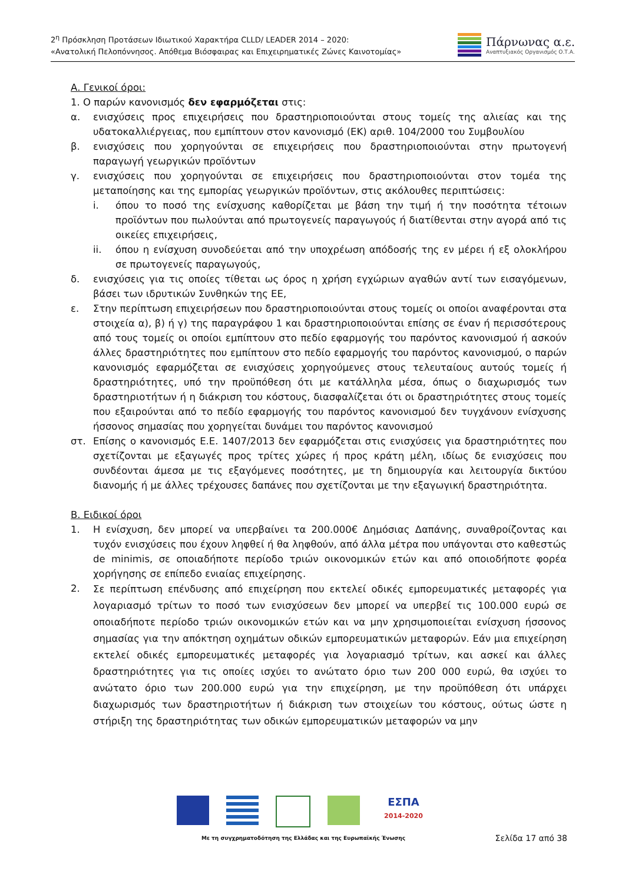2<sup>η</sup> Πρόσκληση Προτάσεων Ιδιωτικού Χαρακτήρα CLLD/ LEADER 2014 – 2020:
«Ανατολική Πελοπόννησος. Απόθεμα Βιόσφαιρας και Επιχειρηματικές Ζώνες Καινοτομίας»
Πάρνωνας α.ε.
Αναπτυξιακός Οργανισμός Ο.Τ.Α.
Α. Γενικοί όροι:
1. Ο παρών κανονισμός δεν εφαρμόζεται στις:
α. ενισχύσεις προς επιχειρήσεις που δραστηριοποιούνται στους τομείς της αλιείας και της υδατοκαλλιέργειας, που εμπίπτουν στον κανονισμό (ΕΚ) αριθ. 104/2000 του Συμβουλίου
β. ενισχύσεις που χορηγούνται σε επιχειρήσεις που δραστηριοποιούνται στην πρωτογενή παραγωγή γεωργικών προϊόντων
γ. ενισχύσεις που χορηγούνται σε επιχειρήσεις που δραστηριοποιούνται στον τομέα της μεταποίησης και της εμπορίας γεωργικών προϊόντων, στις ακόλουθες περιπτώσεις:
i. όπου το ποσό της ενίσχυσης καθορίζεται με βάση την τιμή ή την ποσότητα τέτοιων προϊόντων που πωλούνται από πρωτογενείς παραγωγούς ή διατίθενται στην αγορά από τις οικείες επιχειρήσεις,
ii. όπου η ενίσχυση συνοδεύεται από την υποχρέωση απόδοσής της εν μέρει ή εξ ολοκλήρου σε πρωτογενείς παραγωγούς,
δ. ενισχύσεις για τις οποίες τίθεται ως όρος η χρήση εγχώριων αγαθών αντί των εισαγόμενων, βάσει των ιδρυτικών Συνθηκών της ΕΕ,
ε. Στην περίπτωση επιχειρήσεων που δραστηριοποιούνται στους τομείς οι οποίοι αναφέρονται στα στοιχεία α), β) ή γ) της παραγράφου 1 και δραστηριοποιούνται επίσης σε έναν ή περισσότερους από τους τομείς οι οποίοι εμπίπτουν στο πεδίο εφαρμογής του παρόντος κανονισμού ή ασκούν άλλες δραστηριότητες που εμπίπτουν στο πεδίο εφαρμογής του παρόντος κανονισμού, ο παρών κανονισμός εφαρμόζεται σε ενισχύσεις χορηγούμενες στους τελευταίους αυτούς τομείς ή δραστηριότητες, υπό την προϋπόθεση ότι με κατάλληλα μέσα, όπως ο διαχωρισμός των δραστηριοτήτων ή η διάκριση του κόστους, διασφαλίζεται ότι οι δραστηριότητες στους τομείς που εξαιρούνται από το πεδίο εφαρμογής του παρόντος κανονισμού δεν τυγχάνουν ενίσχυσης ήσσονος σημασίας που χορηγείται δυνάμει του παρόντος κανονισμού
στ. Επίσης ο κανονισμός Ε.Ε. 1407/2013 δεν εφαρμόζεται στις ενισχύσεις για δραστηριότητες που σχετίζονται με εξαγωγές προς τρίτες χώρες ή προς κράτη μέλη, ιδίως δε ενισχύσεις που συνδέονται άμεσα με τις εξαγόμενες ποσότητες, με τη δημιουργία και λειτουργία δικτύου διανομής ή με άλλες τρέχουσες δαπάνες που σχετίζονται με την εξαγωγική δραστηριότητα.
Β. Ειδικοί όροι
1. Η ενίσχυση, δεν μπορεί να υπερβαίνει τα 200.000€ Δημόσιας Δαπάνης, συναθροίζοντας και τυχόν ενισχύσεις που έχουν ληφθεί ή θα ληφθούν, από άλλα μέτρα που υπάγονται στο καθεστώς de minimis, σε οποιαδήποτε περίοδο τριών οικονομικών ετών και από οποιοδήποτε φορέα χορήγησης σε επίπεδο ενιαίας επιχείρησης.
2. Σε περίπτωση επένδυσης από επιχείρηση που εκτελεί οδικές εμπορευματικές μεταφορές για λογαριασμό τρίτων το ποσό των ενισχύσεων δεν μπορεί να υπερβεί τις 100.000 ευρώ σε οποιαδήποτε περίοδο τριών οικονομικών ετών και να μην χρησιμοποιείται ενίσχυση ήσσονος σημασίας για την απόκτηση οχημάτων οδικών εμπορευματικών μεταφορών. Εάν μια επιχείρηση εκτελεί οδικές εμπορευματικές μεταφορές για λογαριασμό τρίτων, και ασκεί και άλλες δραστηριότητες για τις οποίες ισχύει το ανώτατο όριο των 200 000 ευρώ, θα ισχύει το ανώτατο όριο των 200.000 ευρώ για την επιχείρηση, με την προϋπόθεση ότι υπάρχει διαχωρισμός των δραστηριοτήτων ή διάκριση των στοιχείων του κόστους, ούτως ώστε η στήριξη της δραστηριότητας των οδικών εμπορευματικών μεταφορών να μην
ΕΣΠΑ
2014-2020
Με τη συγχρηματοδότηση της Ελλάδας και της Ευρωπαϊκής Ένωσης
Σελίδα 17 από 38